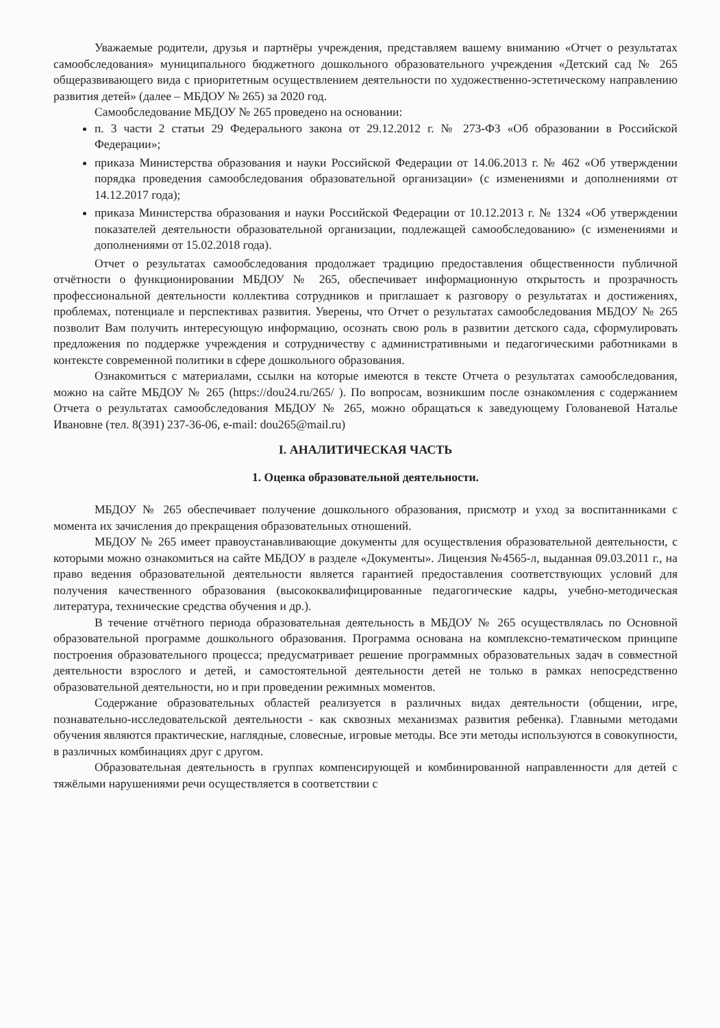Уважаемые родители, друзья и партнёры учреждения, представляем вашему вниманию «Отчет о результатах самообследования» муниципального бюджетного дошкольного образовательного учреждения «Детский сад № 265 общеразвивающего вида с приоритетным осуществлением деятельности по художественно-эстетическому направлению развития детей» (далее – МБДОУ № 265) за 2020 год.
Самообследование МБДОУ № 265 проведено на основании:
п. 3 части 2 статьи 29 Федерального закона от 29.12.2012 г. № 273-ФЗ «Об образовании в Российской Федерации»;
приказа Министерства образования и науки Российской Федерации от 14.06.2013 г. № 462 «Об утверждении порядка проведения самообследования образовательной организации» (с изменениями и дополнениями от 14.12.2017 года);
приказа Министерства образования и науки Российской Федерации от 10.12.2013 г. № 1324 «Об утверждении показателей деятельности образовательной организации, подлежащей самообследованию» (с изменениями и дополнениями от 15.02.2018 года).
Отчет о результатах самообследования продолжает традицию предоставления общественности публичной отчётности о функционировании МБДОУ № 265, обеспечивает информационную открытость и прозрачность профессиональной деятельности коллектива сотрудников и приглашает к разговору о результатах и достижениях, проблемах, потенциале и перспективах развития. Уверены, что Отчет о результатах самообследования МБДОУ № 265 позволит Вам получить интересующую информацию, осознать свою роль в развитии детского сада, сформулировать предложения по поддержке учреждения и сотрудничеству с административными и педагогическими работниками в контексте современной политики в сфере дошкольного образования.
Ознакомиться с материалами, ссылки на которые имеются в тексте Отчета о результатах самообследования, можно на сайте МБДОУ № 265 (https://dou24.ru/265/ ). По вопросам, возникшим после ознакомления с содержанием Отчета о результатах самообследования МБДОУ № 265, можно обращаться к заведующему Голованевой Наталье Ивановне (тел. 8(391) 237-36-06, e-mail: dou265@mail.ru)
I. АНАЛИТИЧЕСКАЯ ЧАСТЬ
1. Оценка образовательной деятельности.
МБДОУ № 265 обеспечивает получение дошкольного образования, присмотр и уход за воспитанниками с момента их зачисления до прекращения образовательных отношений.
МБДОУ № 265 имеет правоустанавливающие документы для осуществления образовательной деятельности, с которыми можно ознакомиться на сайте МБДОУ в разделе «Документы». Лицензия №4565-л, выданная 09.03.2011 г., на право ведения образовательной деятельности является гарантией предоставления соответствующих условий для получения качественного образования (высококвалифицированные педагогические кадры, учебно-методическая литература, технические средства обучения и др.).
В течение отчётного периода образовательная деятельность в МБДОУ № 265 осуществлялась по Основной образовательной программе дошкольного образования. Программа основана на комплексно-тематическом принципе построения образовательного процесса; предусматривает решение программных образовательных задач в совместной деятельности взрослого и детей, и самостоятельной деятельности детей не только в рамках непосредственно образовательной деятельности, но и при проведении режимных моментов.
Содержание образовательных областей реализуется в различных видах деятельности (общении, игре, познавательно-исследовательской деятельности - как сквозных механизмах развития ребенка). Главными методами обучения являются практические, наглядные, словесные, игровые методы. Все эти методы используются в совокупности, в различных комбинациях друг с другом.
Образовательная деятельность в группах компенсирующей и комбинированной направленности для детей с тяжёлыми нарушениями речи осуществляется в соответствии с